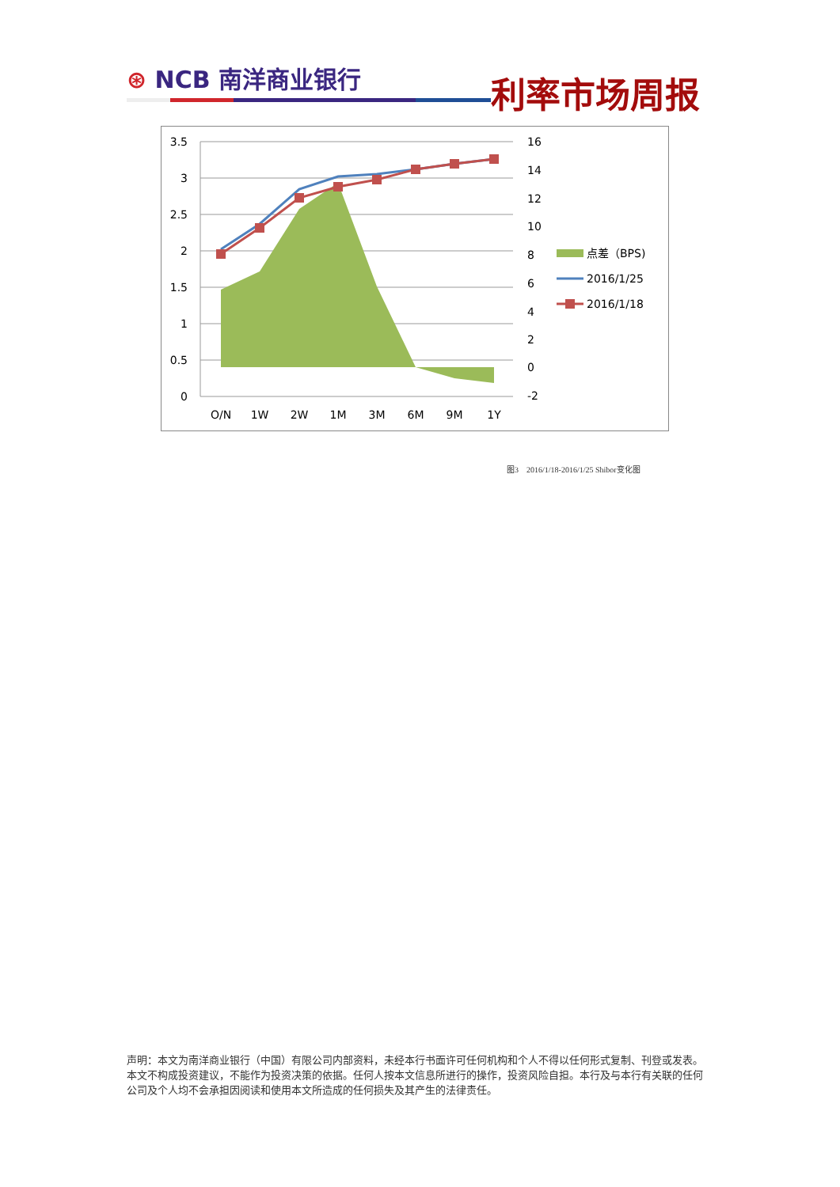⊛ NCB 南洋商业银行
利率市场周报
3.5
3
2.5
2
1.5
1
0.5
0
16
14
12
10
8
6
4
2
0
-2
O/N
1W
2W
1M
3M
6M
9M
1Y
点差（BPS)
2016/1/25
2016/1/18
图3　2016/1/18-2016/1/25 Shibor变化图
声明：本文为南洋商业银行（中国）有限公司内部资料，未经本行书面许可任何机构和个人不得以任何形式复制、刊登或发表。本文不构成投资建议，不能作为投资决策的依据。任何人按本文信息所进行的操作，投资风险自担。本行及与本行有关联的任何公司及个人均不会承担因阅读和使用本文所造成的任何损失及其产生的法律责任。